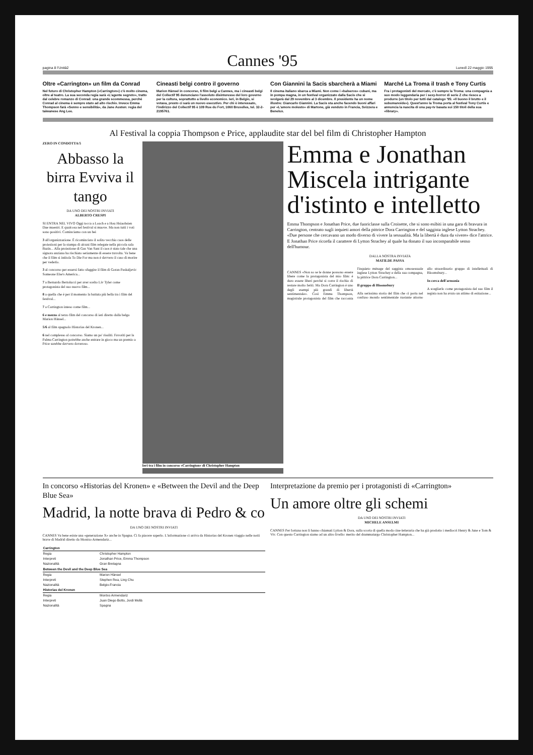pagina 8 l'Unità2 Cannes '95 Lunedì 22 maggio 1995
Oltre «Carrington» un film da Conrad
Nel futuro di Christopher Hampton («Carrington») c'è molto cinema, oltre al teatro. La sua seconda regia sarà «L'agente segreto», tratto dal celebre romanzo di Conrad: una grande scommessa, perché Conrad al cinema è sempre stato ad alto rischio. Invece Emma Thompson farà «Senno e sensibilità», da Jane Austen: regia del taiwanese Ang Lee.
Cineasti belgi contro il governo
Marion Hänsel in concorso, 6 film belgi a Cannes, ma i cineasti belgi del Collectif 95 denunciano l'assoluto disinteresse del loro governo per la cultura, soprattutto a livello economico. Ieri, in Belgio, si votava, presto ci sarà un nuovo esecutivo. Per chi è interessato, l'indirizzo del Collectif 95 è 109 Rue du Fort, 1060 Bruxelles, tel. 32-2-2195761.
Con Giannini la Sacis sbarcherà a Miami
Il cinema italiano sbarca a Miami. Non come i «balseros» cubani, ma in pompa magna, in un festival organizzato dalla Sacis che si svolgerà dal 29 novembre al 3 dicembre. Il presidente ha un nome illustre: Giancarlo Giannini. La Sacis sta anche facendo buoni affari per «L'amore molesto» di Martone, già venduto in Francia, Svizzera e Benelux.
Marché La Troma il trash e Tony Curtis
Fra i protagonisti del mercato, c'è sempre la Troma: una compagnia a suo modo leggendaria per i sexy-horror di serie Z che riesce a produrre (un titolo per tutti dal catalogo '95: «Il buono il brutto e il subumanoide»). Quest'anno la Troma porta al festival Tony Curtis e annuncia la nascita di una pay-tv basata sui 150 titoli della sua «library».
Al Festival la coppia Thompson e Price, applaudite star del bel film di Christopher Hampton
ZERO IN CONDOTTA/5
Abbasso la birra Evviva il tango
DA UNO DEI NOSTRI INVIATI
ALBERTO CRESPI
SI ENTRA NEL VIVO Oggi tocca a Loach e a Hou Hsiaohsien Due maestri. E qualcosa nel festival si muove. Ma non tutti i voti sono positivi. Cominciamo con un bei
3 all'organizzazione. È ricominciato il solito vecchio caos delle proiezioni per la stampa di alcuni film relegate nella piccola sala Bazin... Alla proiezione di Gus Van Sant il caos è stato tale che una signora anziana ha rischiato seriamente di essere travolta. Va bene che il film si intitola To Die For ma non è davvero il caso di morire per vederlo.
3 al concorso per essersi fatto sfuggire il film di Goran Paskaljevic Someone Else's America...
7 a Bernardo Bertolucci per aver scelto Liv Tyler come protagonista del suo nuovo film...
8 a quella che è per il momento la battuta più bella tra i film del festival...
7 a Carrington inteso come film...
6 e mezzo al terzo film del concorso di ieri diretto dalla belga Marion Hänsel...
5/6 al film spagnolo Historias del Kronen...
6 nel complesso al concorso. Siamo un po' risaliti. Favoriti per la Palma Carrington potrebbe anche entrare in gioco ma un premio a Price sarebbe davvero doveroso.
Ieri tra i film in concorso «Carrington» di Christopher Hampton
Emma e Jonathan Miscela intrigante d'istinto e intelletto
Emma Thompson e Jonathan Price, due fuoriclasse sulla Croisette, che si sono esibiti in una gara di bravura in Carrington, centrato sugli inquieti amori della pittrice Dora Carrington e del saggista inglese Lytton Strachey. «Due persone che cercavano un modo diverso di vivere la sessualità. Ma la libertà è dura da vivere» dice l'attrice. E Jonathan Price ricorda il carattere di Lytton Strachey al quale ha donato il suo incomparabile senso dell'humour.
DALLA NOSTRA INVIATA
MATILDE PASSA
CANNES «Non so se le donne possono essere libere come la protagonista del mio film: è duro essere liberi perché si corre il rischio di restare molto feriti. Ma Dora Carrington è uno degli esempi più grandi di libertà sentimentale». Così Emma Thompson, magistrale protagonista del film che racconta l'inquieto ménage del saggista omosessuale inglese Lytton Strachey e della sua compagna, la pittrice Dora Carrington...
Il gruppo di Bloomsbury
Alla serissima storia del film che ci porta nel confuso mondo sentimentale ruotante attorno allo straordinario gruppo di intellettuali di Bloomsbury...
In cerca dell'armonia
A sceglierlo come protagonista del suo film il regista non ha avuto un attimo di esitazione...
In concorso «Historias del Kronen» e «Between the Devil and the Deep Blue Sea»
Madrid, la notte brava di Pedro & co
DA UNO DEI NOSTRI INVIATI
CANNES Va bene esiste una «generazione X» anche in Spagna. Ci fa piacere saperlo. L'informazione ci arriva da Historias del Kronen viaggio nelle notti brave di Madrid diretto da Montxo Armendariz...
| Carrington | |
| --- | --- |
| Regia | Christopher Hampton |
| Interpreti | Jonathan Price, Emma Thompson |
| Nazionalità | Gran Bretagna |
| Between the Devil and the Deep Blue Sea | |
| Regia | Marion Hänsel |
| Interpreti | Stephen Rea, Ling Chu |
| Nazionalità | Belgio-Francia |
| Historias del Kronen | |
| Regia | Montxo Armendariz |
| Interpreti | Juan Diego Botto, Jordi Mollà |
| Nazionalità | Spagna |
Interpretazione da premio per i protagonisti di «Carrington»
Un amore oltre gli schemi
DA UNO DEI NOSTRI INVIATI
MICHELE ANSELMI
CANNES Per fortuna non li hanno chiamati Lytton & Dora, sulla scorta di quella moda cine-letteraria che ha già prodotto i mediocri Henry & June e Tom & Viv. Con questo Carrington siamo ad un altro livello: merito del drammaturgo Christopher Hampton...